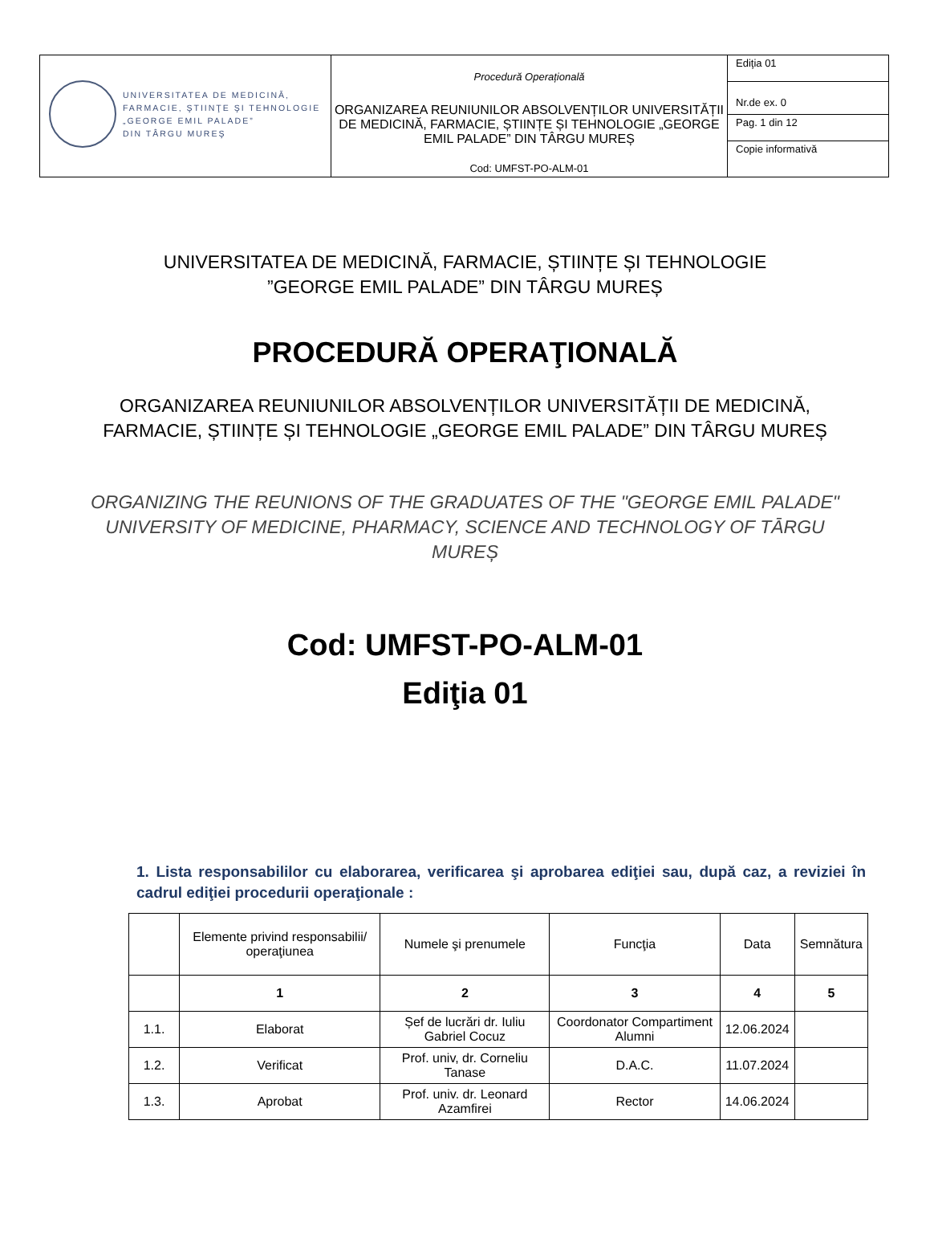| UNIVERSITATEA DE MEDICINĂ, FARMACIE, ŞTIINŢE ŞI TEHNOLOGIE „GEORGE EMIL PALADE” DIN TÂRGU MUREŞ | Procedură Operațională ORGANIZAREA REUNIUNILOR ABSOLVENȚILOR UNIVERSITĂȚII DE MEDICINĂ, FARMACIE, ȘTIINȚE ȘI TEHNOLOGIE „GEORGE EMIL PALADE” DIN TÂRGU MUREȘ Cod: UMFST-PO-ALM-01 | Ediţia 01 |
| | | Nr.de ex. 0 |
| | | Pag. 1 din 12 |
| | | Copie informativă |
UNIVERSITATEA DE MEDICINĂ, FARMACIE, ȘTIINȚE ȘI TEHNOLOGIE
”GEORGE EMIL PALADE” DIN TÂRGU MUREȘ
PROCEDURĂ OPERAŢIONALĂ
ORGANIZAREA REUNIUNILOR ABSOLVENȚILOR UNIVERSITĂȚII DE MEDICINĂ,
FARMACIE, ȘTIINȚE ȘI TEHNOLOGIE „GEORGE EMIL PALADE” DIN TÂRGU MUREȘ
ORGANIZING THE REUNIONS OF THE GRADUATES OF THE "GEORGE EMIL PALADE" UNIVERSITY OF MEDICINE, PHARMACY, SCIENCE AND TECHNOLOGY OF TĀRGU MUREȘ
Cod: UMFST-PO-ALM-01
Ediţia 01
1. Lista responsabililor cu elaborarea, verificarea şi aprobarea ediţiei sau, după caz, a reviziei în cadrul ediţiei procedurii operaţionale :
| | Elemente privind responsabilii/ operaţiunea | Numele şi prenumele | Funcţia | Data | Semnătura |
| | 1 | 2 | 3 | 4 | 5 |
| 1.1. | Elaborat | Șef de lucrări dr. Iuliu Gabriel Cocuz | Coordonator Compartiment Alumni | 12.06.2024 | |
| 1.2. | Verificat | Prof. univ, dr. Corneliu Tanase | D.A.C. | 11.07.2024 | |
| 1.3. | Aprobat | Prof. univ. dr. Leonard Azamfirei | Rector | 14.06.2024 | |